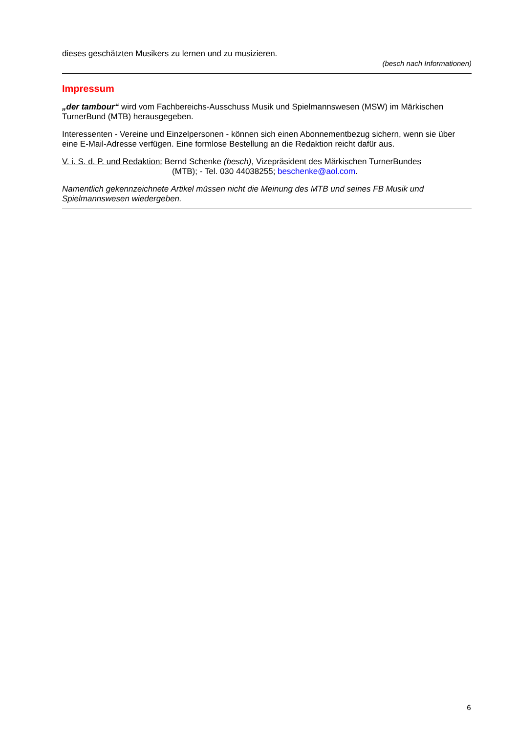dieses geschätzten Musikers zu lernen und zu musizieren.
(besch nach Informationen)
Impressum
„der tambour“ wird vom Fachbereichs-Ausschuss Musik und Spielmannswesen (MSW) im Märkischen TurnerBund (MTB) herausgegeben.
Interessenten - Vereine und Einzelpersonen - können sich einen Abonnementbezug sichern, wenn sie über eine E-Mail-Adresse verfügen. Eine formlose Bestellung an die Redaktion reicht dafür aus.
V. i. S. d. P. und Redaktion: Bernd Schenke (besch), Vizepräsident des Märkischen TurnerBundes
(MTB); - Tel. 030 44038255; beschenke@aol.com.
Namentlich gekennzeichnete Artikel müssen nicht die Meinung des MTB und seines FB Musik und Spielmannswesen wiedergeben.
6